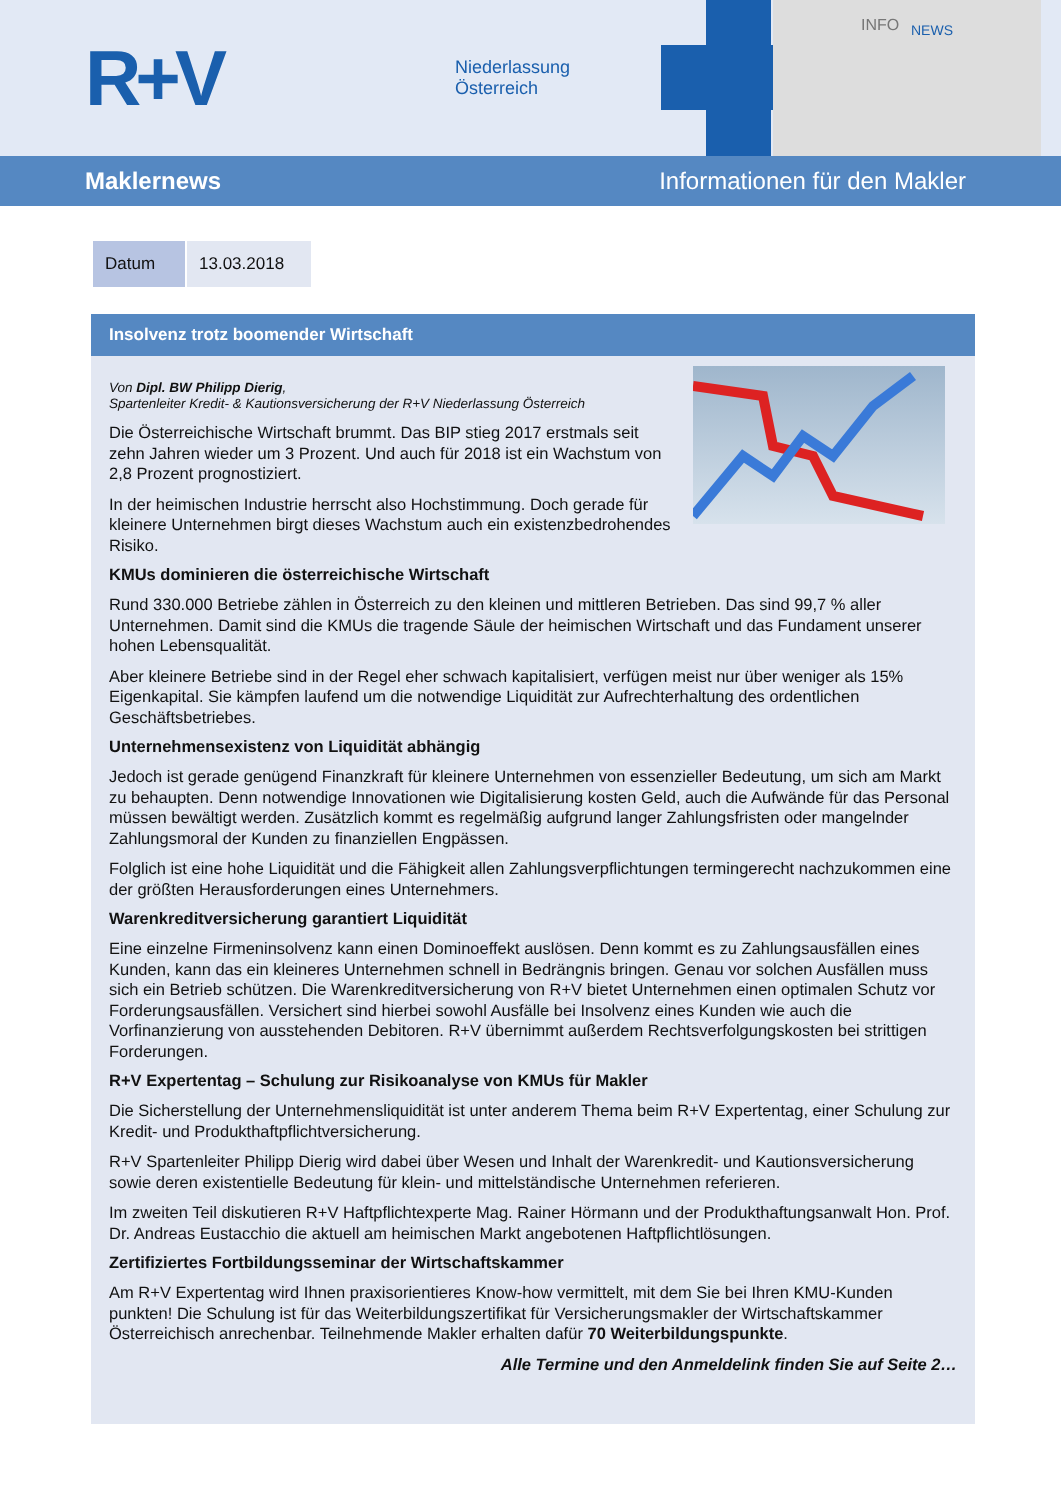R+V
Niederlassung
Österreich
INFO
NEWS
Maklernews Informationen für den Makler
| Datum | 13.03.2018 |
Insolvenz trotz boomender Wirtschaft
Von Dipl. BW Philipp Dierig,
Spartenleiter Kredit- & Kautionsversicherung der R+V Niederlassung Österreich
Die Österreichische Wirtschaft brummt. Das BIP stieg 2017 erstmals seit zehn Jahren wieder um 3 Prozent. Und auch für 2018 ist ein Wachstum von 2,8 Prozent prognostiziert.
In der heimischen Industrie herrscht also Hochstimmung. Doch gerade für kleinere Unternehmen birgt dieses Wachstum auch ein existenzbedrohendes Risiko.
KMUs dominieren die österreichische Wirtschaft
Rund 330.000 Betriebe zählen in Österreich zu den kleinen und mittleren Betrieben. Das sind 99,7 % aller Unternehmen. Damit sind die KMUs die tragende Säule der heimischen Wirtschaft und das Fundament unserer hohen Lebensqualität.
Aber kleinere Betriebe sind in der Regel eher schwach kapitalisiert, verfügen meist nur über weniger als 15% Eigenkapital. Sie kämpfen laufend um die notwendige Liquidität zur Aufrechterhaltung des ordentlichen Geschäftsbetriebes.
Unternehmensexistenz von Liquidität abhängig
Jedoch ist gerade genügend Finanzkraft für kleinere Unternehmen von essenzieller Bedeutung, um sich am Markt zu behaupten. Denn notwendige Innovationen wie Digitalisierung kosten Geld, auch die Aufwände für das Personal müssen bewältigt werden. Zusätzlich kommt es regelmäßig aufgrund langer Zahlungsfristen oder mangelnder Zahlungsmoral der Kunden zu finanziellen Engpässen.
Folglich ist eine hohe Liquidität und die Fähigkeit allen Zahlungsverpflichtungen termingerecht nachzukommen eine der größten Herausforderungen eines Unternehmers.
Warenkreditversicherung garantiert Liquidität
Eine einzelne Firmeninsolvenz kann einen Dominoeffekt auslösen. Denn kommt es zu Zahlungsausfällen eines Kunden, kann das ein kleineres Unternehmen schnell in Bedrängnis bringen. Genau vor solchen Ausfällen muss sich ein Betrieb schützen. Die Warenkreditversicherung von R+V bietet Unternehmen einen optimalen Schutz vor Forderungsausfällen. Versichert sind hierbei sowohl Ausfälle bei Insolvenz eines Kunden wie auch die Vorfinanzierung von ausstehenden Debitoren. R+V übernimmt außerdem Rechtsverfolgungskosten bei strittigen Forderungen.
R+V Expertentag – Schulung zur Risikoanalyse von KMUs für Makler
Die Sicherstellung der Unternehmensliquidität ist unter anderem Thema beim R+V Expertentag, einer Schulung zur Kredit- und Produkthaftpflichtversicherung.
R+V Spartenleiter Philipp Dierig wird dabei über Wesen und Inhalt der Warenkredit- und Kautionsversicherung sowie deren existentielle Bedeutung für klein- und mittelständische Unternehmen referieren.
Im zweiten Teil diskutieren R+V Haftpflichtexperte Mag. Rainer Hörmann und der Produkthaftungsanwalt Hon. Prof. Dr. Andreas Eustacchio die aktuell am heimischen Markt angebotenen Haftpflichtlösungen.
Zertifiziertes Fortbildungsseminar der Wirtschaftskammer
Am R+V Expertentag wird Ihnen praxisorientieres Know-how vermittelt, mit dem Sie bei Ihren KMU-Kunden punkten! Die Schulung ist für das Weiterbildungszertifikat für Versicherungsmakler der Wirtschaftskammer Österreichisch anrechenbar. Teilnehmende Makler erhalten dafür 70 Weiterbildungspunkte.
Alle Termine und den Anmeldelink finden Sie auf Seite 2…